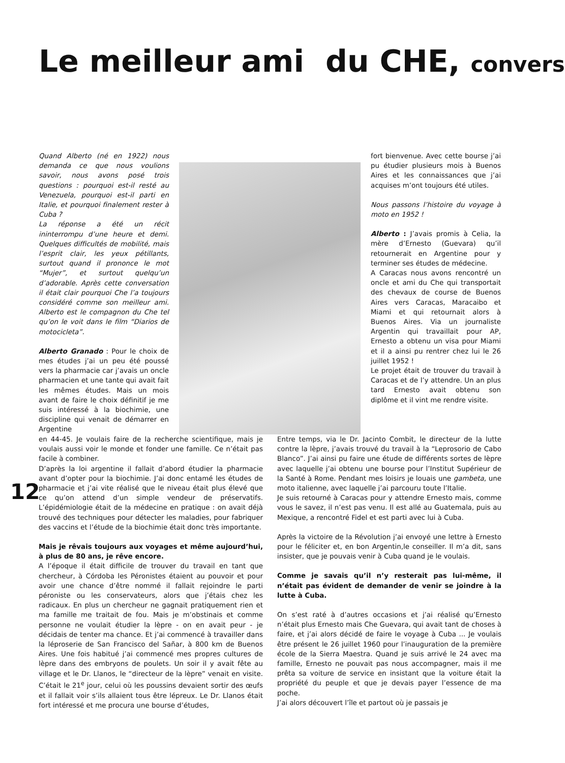Le meilleur ami du CHE, convers
Quand Alberto (né en 1922) nous demanda ce que nous voulions savoir, nous avons posé trois questions : pourquoi est-il resté au Venezuela, pourquoi est-il parti en Italie, et pourquoi finalement rester à Cuba ?
La réponse a été un récit ininterrompu d’une heure et demi. Quelques difficultés de mobilité, mais l’esprit clair, les yeux pétillants, surtout quand il prononce le mot “Mujer”, et surtout quelqu’un d’adorable. Après cette conversation il était clair pourquoi Che l’a toujours considéré comme son meilleur ami. Alberto est le compagnon du Che tel qu’on le voit dans le film “Diarios de motocicleta”.
Alberto Granado : Pour le choix de mes études j’ai un peu été poussé vers la pharmacie car j’avais un oncle pharmacien et une tante qui avait fait les mêmes études. Mais un mois avant de faire le choix définitif je me suis intéressé à la biochimie, une discipline qui venait de démarrer en Argentine
fort bienvenue. Avec cette bourse j’ai pu étudier plusieurs mois à Buenos Aires et les connaissances que j’ai acquises m’ont toujours été utiles.
Nous passons l’histoire du voyage à moto en 1952 !
Alberto : J’avais promis à Celia, la mère d’Ernesto (Guevara) qu’il retournerait en Argentine pour y terminer ses études de médecine.
A Caracas nous avons rencontré un oncle et ami du Che qui transportait des chevaux de course de Buenos Aires vers Caracas, Maracaibo et Miami et qui retournait alors à Buenos Aires. Via un journaliste Argentin qui travaillait pour AP, Ernesto a obtenu un visa pour Miami et il a ainsi pu rentrer chez lui le 26 juillet 1952 !
Le projet était de trouver du travail à Caracas et de l’y attendre. Un an plus tard Ernesto avait obtenu son diplôme et il vint me rendre visite.
en 44-45. Je voulais faire de la recherche scientifique, mais je voulais aussi voir le monde et fonder une famille. Ce n’était pas facile à combiner.
D’après la loi argentine il fallait d’abord étudier la pharmacie avant d’opter pour la biochimie. J’ai donc entamé les études de pharmacie et j’ai vite réalisé que le niveau était plus élevé que ce qu’on attend d’un simple vendeur de préservatifs. L’épidémiologie était de la médecine en pratique : on avait déjà trouvé des techniques pour détecter les maladies, pour fabriquer des vaccins et l’étude de la biochimie était donc très importante.
Mais je rêvais toujours aux voyages et même aujourd’hui, à plus de 80 ans, je rêve encore.
A l’époque il était difficile de trouver du travail en tant que chercheur, à Córdoba les Péronistes étaient au pouvoir et pour avoir une chance d’être nommé il fallait rejoindre le parti péroniste ou les conservateurs, alors que j’étais chez les radicaux. En plus un chercheur ne gagnait pratiquement rien et ma famille me traitait de fou. Mais je m’obstinais et comme personne ne voulait étudier la lèpre - on en avait peur - je décidais de tenter ma chance. Et j’ai commencé à travailler dans la léproserie de San Francisco del Sañar, à 800 km de Buenos Aires. Une fois habitué j’ai commencé mes propres cultures de lèpre dans des embryons de poulets. Un soir il y avait fête au village et le Dr. Llanos, le “directeur de la lèpre” venait en visite. C’était le 21<sup>e</sup> jour, celui où les poussins devaient sortir des œufs et il fallait voir s’ils allaient tous être lépreux. Le Dr. Llanos était fort intéressé et me procura une bourse d’études,
Entre temps, via le Dr. Jacinto Combit, le directeur de la lutte contre la lèpre, j’avais trouvé du travail à la “Leprosorio de Cabo Blanco”. J’ai ainsi pu faire une étude de différents sortes de lèpre avec laquelle j’ai obtenu une bourse pour l’Institut Supérieur de la Santé à Rome. Pendant mes loisirs je louais une gambeta, une moto italienne, avec laquelle j’ai parcouru toute l’Italie.
Je suis retourné à Caracas pour y attendre Ernesto mais, comme vous le savez, il n’est pas venu. Il est allé au Guatemala, puis au Mexique, a rencontré Fidel et est parti avec lui à Cuba.
Après la victoire de la Révolution j’ai envoyé une lettre à Ernesto pour le féliciter et, en bon Argentin,le conseiller. Il m’a dit, sans insister, que je pouvais venir à Cuba quand je le voulais.
Comme je savais qu’il n’y resterait pas lui-même, il n’était pas évident de demander de venir se joindre à la lutte à Cuba.
On s’est raté à d’autres occasions et j’ai réalisé qu’Ernesto n’était plus Ernesto mais Che Guevara, qui avait tant de choses à faire, et j’ai alors décidé de faire le voyage à Cuba ... Je voulais être présent le 26 juillet 1960 pour l’inauguration de la première école de la Sierra Maestra. Quand je suis arrivé le 24 avec ma famille, Ernesto ne pouvait pas nous accompagner, mais il me prêta sa voiture de service en insistant que la voiture était la propriété du peuple et que je devais payer l’essence de ma poche.
J’ai alors découvert l’île et partout où je passais je
12